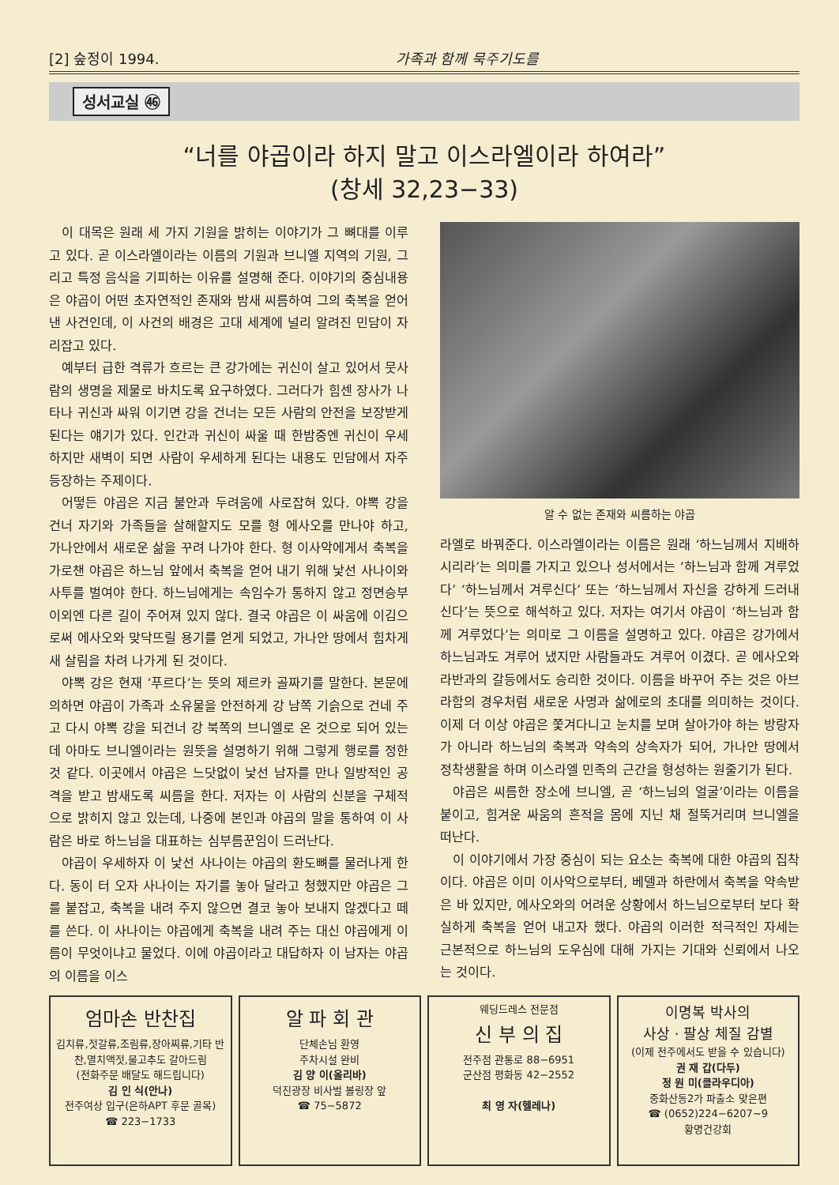[2] 숲정이 1994. 가족과 함께 묵주기도를
성서교실 ㊻
“너를 야곱이라 하지 말고 이스라엘이라 하여라”
(창세 32,23−33)
이 대목은 원래 세 가지 기원을 밝히는 이야기가 그 뼈대를 이루고 있다. 곧 이스라엘이라는 이름의 기원과 브니엘 지역의 기원, 그리고 특정 음식을 기피하는 이유를 설명해 준다. 이야기의 중심내용은 야곱이 어떤 초자연적인 존재와 밤새 씨름하여 그의 축복을 얻어 낸 사건인데, 이 사건의 배경은 고대 세계에 널리 알려진 민담이 자리잡고 있다.
예부터 급한 격류가 흐르는 큰 강가에는 귀신이 살고 있어서 뭇사람의 생명을 제물로 바치도록 요구하였다. 그러다가 힘센 장사가 나타나 귀신과 싸워 이기면 강을 건너는 모든 사람의 안전을 보장받게 된다는 얘기가 있다. 인간과 귀신이 싸울 때 한밤중엔 귀신이 우세하지만 새벽이 되면 사람이 우세하게 된다는 내용도 민담에서 자주 등장하는 주제이다.
어떻든 야곱은 지금 불안과 두려움에 사로잡혀 있다. 야뽁 강을 건너 자기와 가족들을 살해할지도 모를 형 에사오를 만나야 하고, 가나안에서 새로운 삶을 꾸려 나가야 한다. 형 이사악에게서 축복을 가로챈 야곱은 하느님 앞에서 축복을 얻어 내기 위해 낯선 사나이와 사투를 벌여야 한다. 하느님에게는 속임수가 통하지 않고 정면승부 이외엔 다른 길이 주어져 있지 않다. 결국 야곱은 이 싸움에 이김으로써 에사오와 맞닥뜨릴 용기를 얻게 되었고, 가나안 땅에서 힘차게 새 살림을 차려 나가게 된 것이다.
야뽁 강은 현재 ‘푸르다’는 뜻의 제르카 골짜기를 말한다. 본문에 의하면 야곱이 가족과 소유물을 안전하게 강 남쪽 기슭으로 건네 주고 다시 야뽁 강을 되건너 강 북쪽의 브니엘로 온 것으로 되어 있는데 아마도 브니엘이라는 원뜻을 설명하기 위해 그렇게 행로를 정한 것 같다. 이곳에서 야곱은 느닷없이 낯선 남자를 만나 일방적인 공격을 받고 밤새도록 씨름을 한다. 저자는 이 사람의 신분을 구체적으로 밝히지 않고 있는데, 나중에 본인과 야곱의 말을 통하여 이 사람은 바로 하느님을 대표하는 심부름꾼임이 드러난다.
야곱이 우세하자 이 낯선 사나이는 야곱의 환도뼈를 물러나게 한다. 동이 터 오자 사나이는 자기를 놓아 달라고 청했지만 야곱은 그를 붙잡고, 축복을 내려 주지 않으면 결코 놓아 보내지 않겠다고 떼를 쓴다. 이 사나이는 야곱에게 축복을 내려 주는 대신 야곱에게 이름이 무엇이냐고 물었다. 이에 야곱이라고 대답하자 이 남자는 야곱의 이름을 이스
알 수 없는 존재와 씨름하는 야곱
라엘로 바꿔준다. 이스라엘이라는 이름은 원래 ‘하느님께서 지배하시리라’는 의미를 가지고 있으나 성서에서는 ‘하느님과 함께 겨루었다’ ‘하느님께서 겨루신다’ 또는 ‘하느님께서 자신을 강하게 드러내신다’는 뜻으로 해석하고 있다. 저자는 여기서 야곱이 ‘하느님과 함께 겨루었다’는 의미로 그 이름을 설명하고 있다. 야곱은 강가에서 하느님과도 겨루어 냈지만 사람들과도 겨루어 이겼다. 곧 에사오와 라반과의 갈등에서도 승리한 것이다. 이름을 바꾸어 주는 것은 아브라함의 경우처럼 새로운 사명과 삶에로의 초대를 의미하는 것이다. 이제 더 이상 야곱은 쫓겨다니고 눈치를 보며 살아가야 하는 방랑자가 아니라 하느님의 축복과 약속의 상속자가 되어, 가나안 땅에서 정착생활을 하며 이스라엘 민족의 근간을 형성하는 원줄기가 된다.
야곱은 씨름한 장소에 브니엘, 곧 ‘하느님의 얼굴’이라는 이름을 붙이고, 힘겨운 싸움의 흔적을 몸에 지닌 채 절뚝거리며 브니엘을 떠난다.
이 이야기에서 가장 중심이 되는 요소는 축복에 대한 야곱의 집착이다. 야곱은 이미 이사악으로부터, 베델과 하란에서 축복을 약속받은 바 있지만, 에사오와의 어려운 상황에서 하느님으로부터 보다 확실하게 축복을 얻어 내고자 했다. 야곱의 이러한 적극적인 자세는 근본적으로 하느님의 도우심에 대해 가지는 기대와 신뢰에서 나오는 것이다.
엄마손 반찬집
김치류,젓갈류,조림류,장아찌류,기타 반찬,멸치액젓,물고추도 갈아드림
(전화주문 배달도 해드립니다)
김 인 식(안나)
전주여상 입구(은하APT 후문 골목)
☎ 223−1733
알 파 회 관
단체손님 환영
주차시설 완비
김 양 이(올리바)
덕진광장 비사벌 볼링장 앞
☎ 75−5872
웨딩드레스 전문점
신 부 의 집
전주점 관통로 88−6951
군산점 평화동 42−2552
최 영 자(헬레나)
이명복 박사의
사상 · 팔상 체질 감별
(이제 전주에서도 받을 수 있습니다)
권 재 갑(다두)
정 원 미(클라우디아)
중화산동2가 파출소 맞은편
☎ (0652)224−6207~9
황명건강회